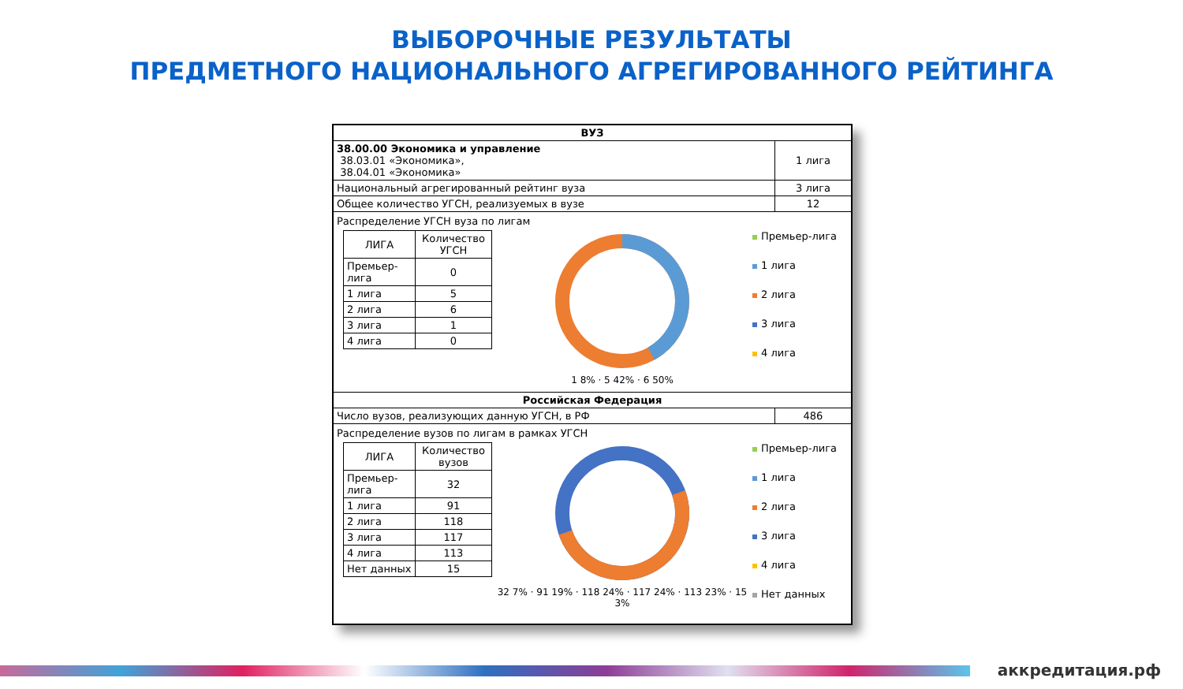ВЫБОРОЧНЫЕ РЕЗУЛЬТАТЫ
ПРЕДМЕТНОГО НАЦИОНАЛЬНОГО АГРЕГИРОВАННОГО РЕЙТИНГА
| ВУЗ | |
| 38.00.00 Экономика и управление 38.03.01 «Экономика», 38.04.01 «Экономика» | 1 лига |
| Национальный агрегированный рейтинг вуза | 3 лига |
| Общее количество УГСН, реализуемых в вузе | 12 |
| Распределение УГСН вуза по лигам / ЛИГА / Количество УГСН / / Премьер-лига / 0 / / 1 лига / 5 / / 2 лига / 6 / / 3 лига / 1 / / 4 лига / 0 / 1 8% · 5 42% · 6 50% Премьер-лига 1 лига 2 лига 3 лига 4 лига | |
| Российская Федерация | |
| Число вузов, реализующих данную УГСН, в РФ | 486 |
| Распределение вузов по лигам в рамках УГСН / ЛИГА / Количество вузов / / Премьер-лига / 32 / / 1 лига / 91 / / 2 лига / 118 / / 3 лига / 117 / / 4 лига / 113 / / Нет данных / 15 / 32 7% · 91 19% · 118 24% · 117 24% · 113 23% · 15 3% Премьер-лига 1 лига 2 лига 3 лига 4 лига Нет данных | |
аккредитация.рф